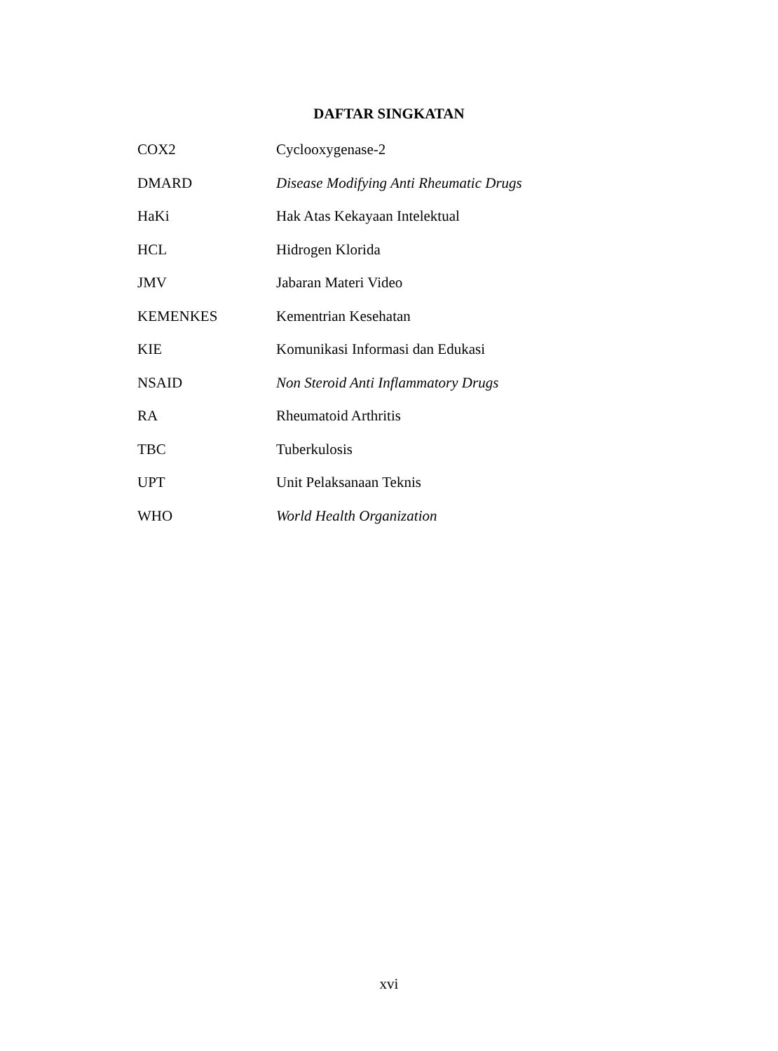DAFTAR SINGKATAN
| COX2 | Cyclooxygenase-2 |
| DMARD | Disease Modifying Anti Rheumatic Drugs |
| HaKi | Hak Atas Kekayaan Intelektual |
| HCL | Hidrogen Klorida |
| JMV | Jabaran Materi Video |
| KEMENKES | Kementrian Kesehatan |
| KIE | Komunikasi Informasi dan Edukasi |
| NSAID | Non Steroid Anti Inflammatory Drugs |
| RA | Rheumatoid Arthritis |
| TBC | Tuberkulosis |
| UPT | Unit Pelaksanaan Teknis |
| WHO | World Health Organization |
xvi